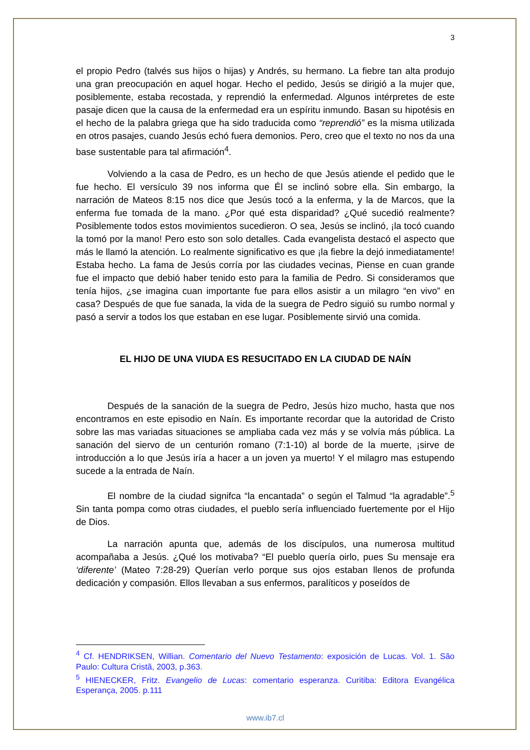3
el propio Pedro (talvés sus hijos o hijas) y Andrés, su hermano. La fiebre tan alta produjo una gran preocupación en aquel hogar. Hecho el pedido, Jesús se dirigió a la mujer que, posiblemente, estaba recostada, y reprendió la enfermedad. Algunos intérpretes de este pasaje dicen que la causa de la enfermedad era un espíritu inmundo. Basan su hipotésis en el hecho de la palabra griega que ha sido traducida como “reprendió” es la misma utilizada en otros pasajes, cuando Jesús echó fuera demonios. Pero, creo que el texto no nos da una base sustentable para tal afirmación<sup>4</sup>.
Volviendo a la casa de Pedro, es un hecho de que Jesús atiende el pedido que le fue hecho. El versículo 39 nos informa que Él se inclinó sobre ella. Sin embargo, la narración de Mateos 8:15 nos dice que Jesús tocó a la enferma, y la de Marcos, que la enferma fue tomada de la mano. ¿Por qué esta disparidad? ¿Qué sucedió realmente? Posiblemente todos estos movimientos sucedieron. O sea, Jesús se inclinó, ¡la tocó cuando la tomó por la mano! Pero esto son solo detalles. Cada evangelista destacó el aspecto que más le llamó la atención. Lo realmente significativo es que ¡la fiebre la dejó inmediatamente! Estaba hecho. La fama de Jesús corría por las ciudades vecinas, Piense en cuan grande fue el impacto que debió haber tenido esto para la familia de Pedro. Si consideramos que tenía hijos, ¿se imagina cuan importante fue para ellos asistir a un milagro “en vivo” en casa? Después de que fue sanada, la vida de la suegra de Pedro siguió su rumbo normal y pasó a servir a todos los que estaban en ese lugar. Posiblemente sirvió una comida.
EL HIJO DE UNA VIUDA ES RESUCITADO EN LA CIUDAD DE NAÍN
Después de la sanación de la suegra de Pedro, Jesús hizo mucho, hasta que nos encontramos en este episodio en Naín. Es importante recordar que la autoridad de Cristo sobre las mas variadas situaciones se ampliaba cada vez más y se volvía más pública. La sanación del siervo de un centurión romano (7:1-10) al borde de la muerte, ¡sirve de introducción a lo que Jesús iría a hacer a un joven ya muerto! Y el milagro mas estupendo sucede a la entrada de Naín.
El nombre de la ciudad signifca “la encantada” o según el Talmud “la agradable”.<sup>5</sup> Sin tanta pompa como otras ciudades, el pueblo sería influenciado fuertemente por el Hijo de Dios.
La narración apunta que, además de los discípulos, una numerosa multitud acompañaba a Jesús. ¿Qué los motivaba? “El pueblo quería oirlo, pues Su mensaje era ‘diferente’ (Mateo 7:28-29) Querían verlo porque sus ojos estaban llenos de profunda dedicación y compasión. Ellos llevaban a sus enfermos, paralíticos y poseídos de
<sup>4</sup> Cf. HENDRIKSEN, Willian. Comentario del Nuevo Testamento: exposición de Lucas. Vol. 1. São Paulo: Cultura Cristã, 2003, p.363.
<sup>5</sup> HIENECKER, Fritz. Evangelio de Lucas: comentario esperanza. Curitiba: Editora Evangélica Esperança, 2005. p.111
www.ib7.cl